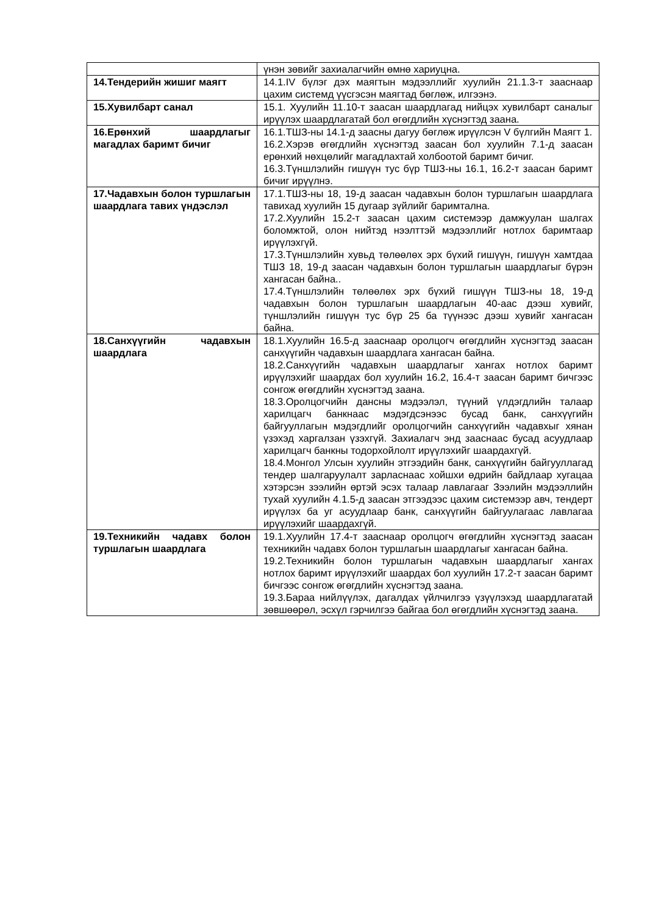| | үнэн зөвийг захиалагчийн өмнө хариуцна. |
| 14.Тендерийн жишиг маягт | 14.1.IV бүлэг дэх маягтын мэдээллийг хуулийн 21.1.3-т зааснаар цахим системд үүсгэсэн маягтад бөглөж, илгээнэ. |
| 15.Хувилбарт санал | 15.1. Хуулийн 11.10-т заасан шаардлагад нийцэх хувилбарт саналыг ирүүлэх шаардлагатай бол өгөгдлийн хүснэгтэд заана. |
| 16.Ерөнхий шаардлагыг магадлах баримт бичиг | 16.1.ТШЗ-ны 14.1-д заасны дагуу бөглөж ирүүлсэн V бүлгийн Маягт 1. 16.2.Хэрэв өгөгдлийн хүснэгтэд заасан бол хуулийн 7.1-д заасан ерөнхий нөхцөлийг магадлахтай холбоотой баримт бичиг. 16.3.Түншлэлийн гишүүн тус бүр ТШЗ-ны 16.1, 16.2-т заасан баримт бичиг ирүүлнэ. |
| 17.Чадавхын болон туршлагын шаардлага тавих үндэслэл | 17.1.ТШЗ-ны 18, 19-д заасан чадавхын болон туршлагын шаардлага тавихад хуулийн 15 дугаар зүйлийг баримтална. 17.2.Хуулийн 15.2-т заасан цахим системээр дамжуулан шалгах боломжтой, олон нийтэд нээлттэй мэдээллийг нотлох баримтаар ирүүлэхгүй. 17.3.Түншлэлийн хувьд төлөөлөх эрх бүхий гишүүн, гишүүн хамтдаа ТШЗ 18, 19-д заасан чадавхын болон туршлагын шаардлагыг бүрэн хангасан байна.. 17.4.Түншлэлийн төлөөлөх эрх бүхий гишүүн ТШЗ-ны 18, 19-д чадавхын болон туршлагын шаардлагын 40-аас дээш хувийг, түншлэлийн гишүүн тус бүр 25 ба түүнээс дээш хувийг хангасан байна. |
| 18.Санхүүгийн чадавхын шаардлага | 18.1.Хуулийн 16.5-д зааснаар оролцогч өгөгдлийн хүснэгтэд заасан санхүүгийн чадавхын шаардлага хангасан байна. 18.2.Санхүүгийн чадавхын шаардлагыг хангах нотлох баримт ирүүлэхийг шаардах бол хуулийн 16.2, 16.4-т заасан баримт бичгээс сонгож өгөгдлийн хүснэгтэд заана. 18.3.Оролцогчийн дансны мэдээлэл, түүний үлдэгдлийн талаар харилцагч банкнаас мэдэгдсэнээс бусад банк, санхүүгийн байгууллагын мэдэгдлийг оролцогчийн санхүүгийн чадавхыг хянан үзэхэд харгалзан үзэхгүй. Захиалагч энд зааснаас бусад асуудлаар харилцагч банкны тодорхойлолт ирүүлэхийг шаардахгүй. 18.4.Монгол Улсын хуулийн этгээдийн банк, санхүүгийн байгууллагад тендер шалгаруулалт зарласнаас хойшхи өдрийн байдлаар хугацаа хэтэрсэн зээлийн өртэй эсэх талаар лавлагааг Зээлийн мэдээллийн тухай хуулийн 4.1.5-д заасан этгээдээс цахим системээр авч, тендерт ирүүлэх ба уг асуудлаар банк, санхүүгийн байгуулагаас лавлагаа ирүүлэхийг шаардахгүй. |
| 19.Техникийн чадавх болон туршлагын шаардлага | 19.1.Хуулийн 17.4-т зааснаар оролцогч өгөгдлийн хүснэгтэд заасан техникийн чадавх болон туршлагын шаардлагыг хангасан байна. 19.2.Техникийн болон туршлагын чадавхын шаардлагыг хангах нотлох баримт ирүүлэхийг шаардах бол хуулийн 17.2-т заасан баримт бичгээс сонгож өгөгдлийн хүснэгтэд заана. 19.3.Бараа нийлүүлэх, дагалдах үйлчилгээ үзүүлэхэд шаардлагатай зөвшөөрөл, эсхүл гэрчилгээ байгаа бол өгөгдлийн хүснэгтэд заана. |